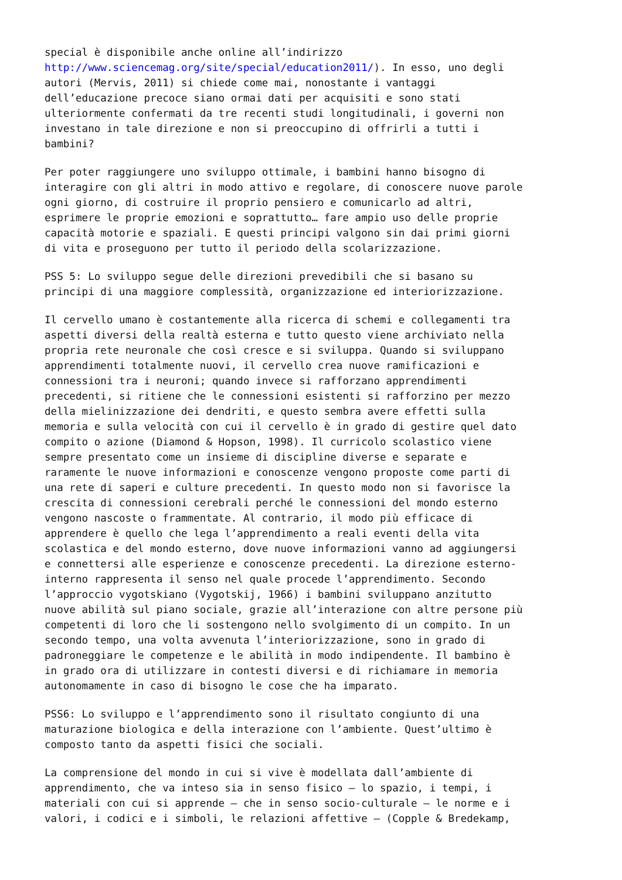special è disponibile anche online all’indirizzo http://www.sciencemag.org/site/special/education2011/). In esso, uno degli autori (Mervis, 2011) si chiede come mai, nonostante i vantaggi dell’educazione precoce siano ormai dati per acquisiti e sono stati ulteriormente confermati da tre recenti studi longitudinali, i governi non investano in tale direzione e non si preoccupino di offrirli a tutti i bambini?
Per poter raggiungere uno sviluppo ottimale, i bambini hanno bisogno di interagire con gli altri in modo attivo e regolare, di conoscere nuove parole ogni giorno, di costruire il proprio pensiero e comunicarlo ad altri, esprimere le proprie emozioni e soprattutto… fare ampio uso delle proprie capacità motorie e spaziali. E questi principi valgono sin dai primi giorni di vita e proseguono per tutto il periodo della scolarizzazione.
PSS 5: Lo sviluppo segue delle direzioni prevedibili che si basano su principi di una maggiore complessità, organizzazione ed interiorizzazione.
Il cervello umano è costantemente alla ricerca di schemi e collegamenti tra aspetti diversi della realtà esterna e tutto questo viene archiviato nella propria rete neuronale che così cresce e si sviluppa. Quando si sviluppano apprendimenti totalmente nuovi, il cervello crea nuove ramificazioni e connessioni tra i neuroni; quando invece si rafforzano apprendimenti precedenti, si ritiene che le connessioni esistenti si rafforzino per mezzo della mielinizzazione dei dendriti, e questo sembra avere effetti sulla memoria e sulla velocità con cui il cervello è in grado di gestire quel dato compito o azione (Diamond & Hopson, 1998). Il curricolo scolastico viene sempre presentato come un insieme di discipline diverse e separate e raramente le nuove informazioni e conoscenze vengono proposte come parti di una rete di saperi e culture precedenti. In questo modo non si favorisce la crescita di connessioni cerebrali perché le connessioni del mondo esterno vengono nascoste o frammentate. Al contrario, il modo più efficace di apprendere è quello che lega l’apprendimento a reali eventi della vita scolastica e del mondo esterno, dove nuove informazioni vanno ad aggiungersi e connettersi alle esperienze e conoscenze precedenti. La direzione esterno- interno rappresenta il senso nel quale procede l’apprendimento. Secondo l’approccio vygotskiano (Vygotskij, 1966) i bambini sviluppano anzitutto nuove abilità sul piano sociale, grazie all’interazione con altre persone più competenti di loro che li sostengono nello svolgimento di un compito. In un secondo tempo, una volta avvenuta l’interiorizzazione, sono in grado di padroneggiare le competenze e le abilità in modo indipendente. Il bambino è in grado ora di utilizzare in contesti diversi e di richiamare in memoria autonomamente in caso di bisogno le cose che ha imparato.
PSS6: Lo sviluppo e l’apprendimento sono il risultato congiunto di una maturazione biologica e della interazione con l’ambiente. Quest’ultimo è composto tanto da aspetti fisici che sociali.
La comprensione del mondo in cui si vive è modellata dall’ambiente di apprendimento, che va inteso sia in senso fisico – lo spazio, i tempi, i materiali con cui si apprende – che in senso socio-culturale – le norme e i valori, i codici e i simboli, le relazioni affettive – (Copple & Bredekamp,